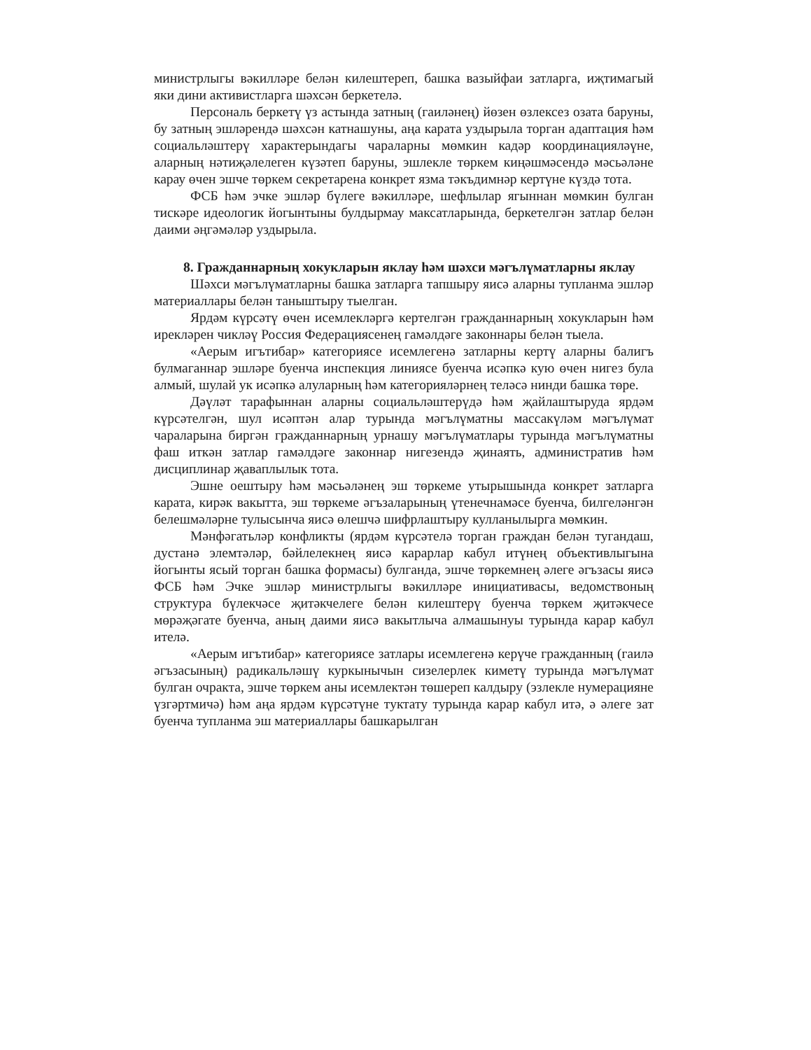министрлыгы вәкилләре белән килештереп, башка вазыйфаи затларга, иҗтимагый яки дини активистларга шәхсән беркетелә.
Персональ беркетү үз астында затның (гаиләнең) йөзен өзлексез озата баруны, бу затның эшләрендә шәхсән катнашуны, аңа карата уздырыла торган адаптация һәм социальләштерү характерындагы чараларны мөмкин кадәр координацияләүне, аларның нәтиҗәлелеген күзәтеп баруны, эшлекле төркем киңәшмәсендә мәсьәләне карау өчен эшче төркем секретарена конкрет язма тәкъдимнәр кертүне күздә тота.
ФСБ һәм эчке эшләр бүлеге вәкилләре, шефлылар ягыннан мөмкин булган тискәре идеологик йогынтыны булдырмау максатларында, беркетелгән затлар белән даими әңгәмәләр уздырыла.
8. Гражданнарның хокукларын яклау һәм шәхси мәгълүматларны яклау
Шәхси мәгълүматларны башка затларга тапшыру яисә аларны тупланма эшләр материаллары белән таныштыру тыелган.
Ярдәм күрсәтү өчен исемлекләргә кертелгән гражданнарның хокукларын һәм ирекләрен чикләү Россия Федерациясенең гамәлдәге законнары белән тыела.
«Аерым игътибар» категориясе исемлегенә затларны кертү аларны балигъ булмаганнар эшләре буенча инспекция линиясе буенча исәпкә кую өчен нигез була алмый, шулай ук исәпкә алуларның һәм категорияләрнең теләсә нинди башка төре.
Дәүләт тарафыннан аларны социальләштерүдә һәм җайлаштыруда ярдәм күрсәтелгән, шул исәптән алар турында мәгълүматны массакүләм мәгълүмат чараларына биргән гражданнарның урнашу мәгълүматлары турында мәгълүматны фаш иткән затлар гамәлдәге законнар нигезендә җинаять, административ һәм дисциплинар җаваплылык тота.
Эшне оештыру һәм мәсьәләнең эш төркеме утырышында конкрет затларга карата, кирәк вакытта, эш төркеме әгъзаларының үтенечнамәсе буенча, билгеләнгән белешмәләрне тулысынча яисә өлешчә шифрлаштыру кулланылырга мөмкин.
Мәнфәгатьләр конфликты (ярдәм күрсәтелә торган граждан белән тугандаш, дустанә элемтәләр, бәйлелекнең яисә карарлар кабул итүнең объективлыгына йогынты ясый торган башка формасы) булганда, эшче төркемнең әлеге әгъзасы яисә ФСБ һәм Эчке эшләр министрлыгы вәкилләре инициативасы, ведомствоның структура бүлекчәсе җитәкчелеге белән килештерү буенча төркем җитәкчесе мөрәҗәгате буенча, аның даими яисә вакытлыча алмашынуы турында карар кабул ителә.
«Аерым игътибар» категориясе затлары исемлегенә керүче гражданның (гаилә әгъзасының) радикальләшү куркынычын сизелерлек киметү турында мәгълүмат булган очракта, эшче төркем аны исемлектән төшереп калдыру (эзлекле нумерацияне үзгәртмичә) һәм аңа ярдәм күрсәтүне туктату турында карар кабул итә, ә әлеге зат буенча тупланма эш материаллары башкарылган